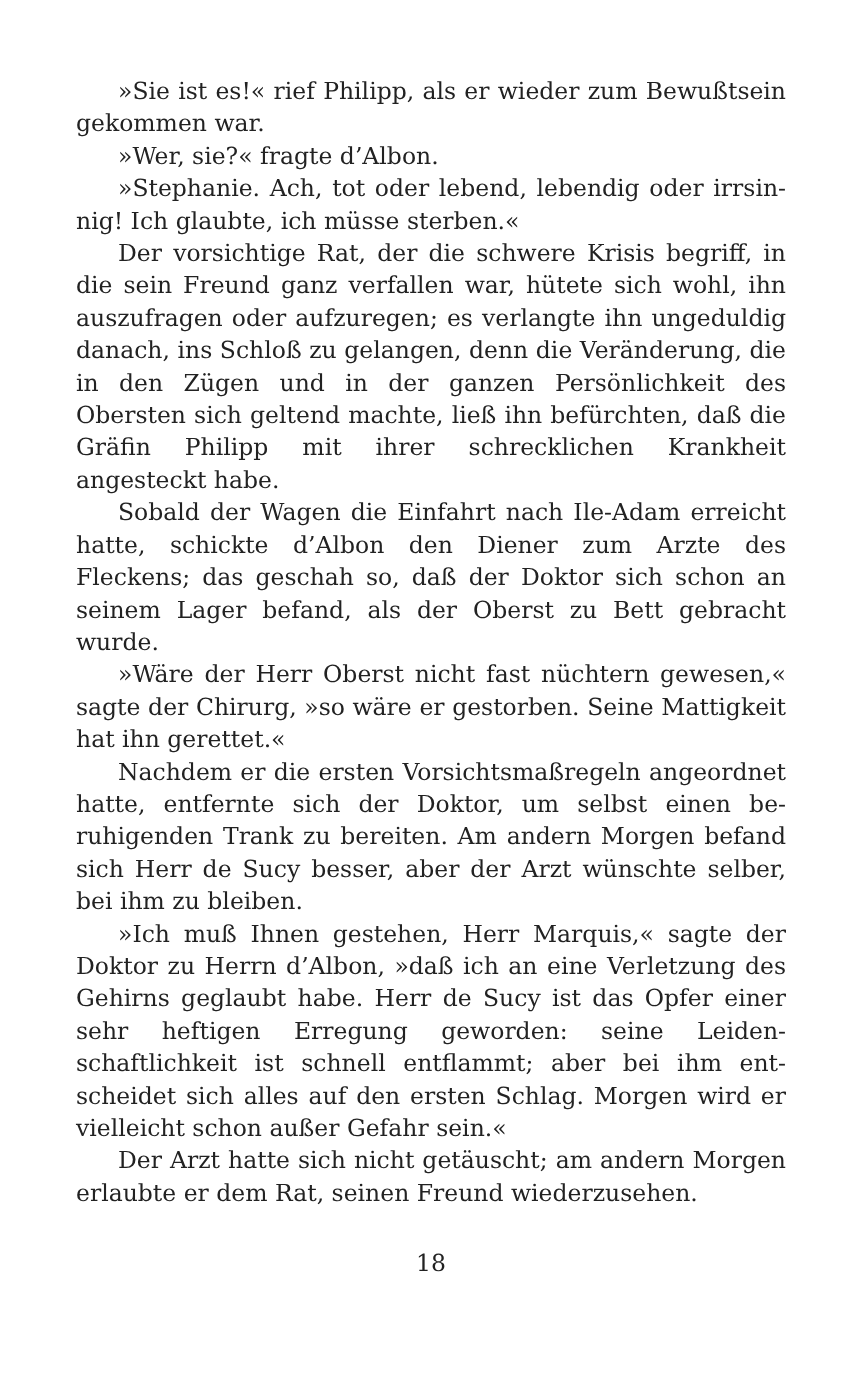»Sie ist es!« rief Philipp, als er wieder zum Bewußt­sein gekommen war.
»Wer, sie?« fragte d’Albon.
»Stephanie. Ach, tot oder lebend, lebendig oder irrsin­nig! Ich glaubte, ich müsse sterben.«
Der vorsichtige Rat, der die schwere Krisis begriff, in die sein Freund ganz verfallen war, hütete sich wohl, ihn auszufragen oder aufzuregen; es verlangte ihn ungedul­dig danach, ins Schloß zu gelangen, denn die Verände­rung, die in den Zügen und in der ganzen Persönlichkeit des Obersten sich geltend machte, ließ ihn befürchten, daß die Gräfin Philipp mit ihrer schrecklichen Krankheit angesteckt habe.
Sobald der Wagen die Einfahrt nach Ile-Adam er­reicht hatte, schickte d’Albon den Diener zum Arzte des Fleckens; das geschah so, daß der Doktor sich schon an seinem Lager befand, als der Oberst zu Bett gebracht wurde.
»Wäre der Herr Oberst nicht fast nüchtern gewesen,« sagte der Chirurg, »so wäre er gestorben. Seine Mattig­keit hat ihn gerettet.«
Nachdem er die ersten Vorsichtsmaßregeln angeord­net hatte, entfernte sich der Doktor, um selbst einen be­ruhigenden Trank zu bereiten. Am andern Morgen be­fand sich Herr de Sucy besser, aber der Arzt wünschte selber, bei ihm zu bleiben.
»Ich muß Ihnen gestehen, Herr Marquis,« sagte der Doktor zu Herrn d’Albon, »daß ich an eine Verletzung des Gehirns geglaubt habe. Herr de Sucy ist das Opfer ei­ner sehr heftigen Erregung geworden: seine Leiden­schaftlichkeit ist schnell entflammt; aber bei ihm ent­scheidet sich alles auf den ersten Schlag. Morgen wird er vielleicht schon außer Gefahr sein.«
Der Arzt hatte sich nicht getäuscht; am andern Mor­gen erlaubte er dem Rat, seinen Freund wiederzusehen.
18